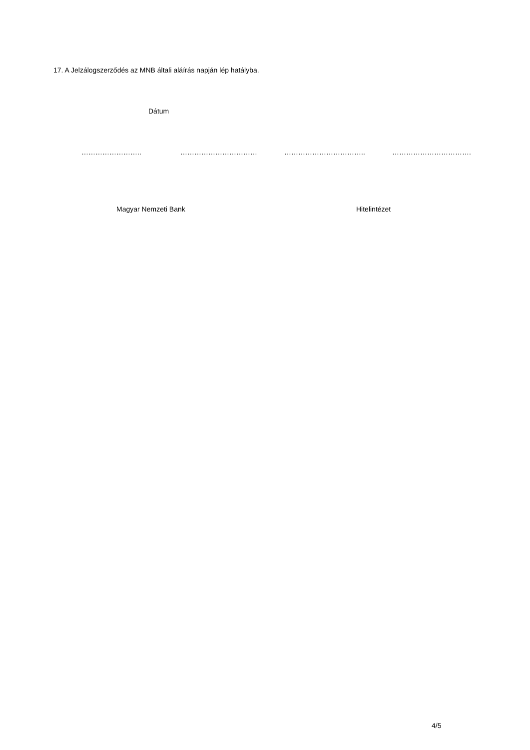17. A Jelzálogszerződés az MNB általi aláírás napján lép hatályba.
Dátum
…………………….. …………………………… …………………………….. …………………………….
Magyar Nemzeti Bank Hitelintézet
4/5